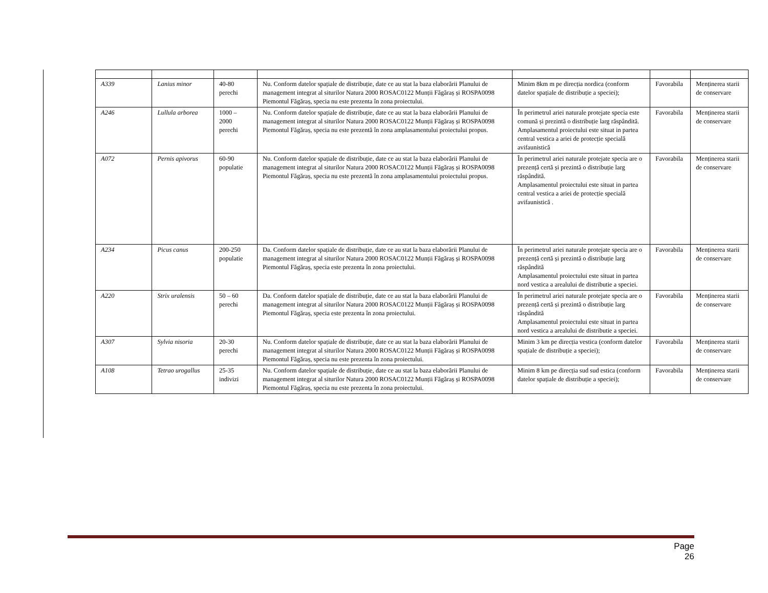| A339 | Lanius minor | 40-80 perechi | Nu. Conform datelor spațiale de distribuție, date ce au stat la baza elaborării Planului de management integrat al siturilor Natura 2000 ROSAC0122 Munții Făgăraș și ROSPA0098 Piemontul Făgăraș, specia nu este prezenta în zona proiectului. | Minim 8km m pe direcția nordica (conform datelor spațiale de distribuție a speciei); | Favorabila | Menținerea starii de conservare |
| A246 | Lullula arborea | 1000 – 2000 perechi | Nu. Conform datelor spațiale de distribuție, date ce au stat la baza elaborării Planului de management integrat al siturilor Natura 2000 ROSAC0122 Munții Făgăraș și ROSPA0098 Piemontul Făgăraș, specia nu este prezentă în zona amplasamentului proiectului propus. | În perimetrul ariei naturale protejate specia este comună și prezintă o distribuție larg răspândită. Amplasamentul proiectului este situat in partea central vestica a ariei de protecție specială avifaunistică | Favorabila | Menținerea starii de conservare |
| A072 | Pernis apivorus | 60-90 populatie | Nu. Conform datelor spațiale de distribuție, date ce au stat la baza elaborării Planului de management integrat al siturilor Natura 2000 ROSAC0122 Munții Făgăraș și ROSPA0098 Piemontul Făgăraș, specia nu este prezentă în zona amplasamentului proiectului propus. | În perimetrul ariei naturale protejate specia are o prezență certă și prezintă o distribuție larg răspândită. Amplasamentul proiectului este situat in partea central vestica a ariei de protecție specială avifaunistică . | Favorabila | Menținerea starii de conservare |
| A234 | Picus canus | 200-250 populatie | Da. Conform datelor spațiale de distribuție, date ce au stat la baza elaborării Planului de management integrat al siturilor Natura 2000 ROSAC0122 Munții Făgăraș și ROSPA0098 Piemontul Făgăraș, specia este prezenta în zona proiectului. | În perimetrul ariei naturale protejate specia are o prezență certă și prezintă o distribuție larg răspândită Amplasamentul proiectului este situat in partea nord vestica a arealului de distributie a speciei. | Favorabila | Menținerea starii de conservare |
| A220 | Strix uralensis | 50 – 60 perechi | Da. Conform datelor spațiale de distribuție, date ce au stat la baza elaborării Planului de management integrat al siturilor Natura 2000 ROSAC0122 Munții Făgăraș și ROSPA0098 Piemontul Făgăraș, specia este prezenta în zona proiectului. | În perimetrul ariei naturale protejate specia are o prezență certă și prezintă o distribuție larg răspândită Amplasamentul proiectului este situat in partea nord vestica a arealului de distributie a speciei. | Favorabila | Menținerea starii de conservare |
| A307 | Sylvia nisoria | 20-30 perechi | Nu. Conform datelor spațiale de distribuție, date ce au stat la baza elaborării Planului de management integrat al siturilor Natura 2000 ROSAC0122 Munții Făgăraș și ROSPA0098 Piemontul Făgăraș, specia nu este prezenta în zona proiectului. | Minim 3 km pe direcția vestica (conform datelor spațiale de distribuție a speciei); | Favorabila | Menținerea starii de conservare |
| A108 | Tetrao urogallus | 25-35 indivizi | Nu. Conform datelor spațiale de distribuție, date ce au stat la baza elaborării Planului de management integrat al siturilor Natura 2000 ROSAC0122 Munții Făgăraș și ROSPA0098 Piemontul Făgăraș, specia nu este prezenta în zona proiectului. | Minim 8 km pe direcția sud sud estica (conform datelor spațiale de distribuție a speciei); | Favorabila | Menținerea starii de conservare |
Page 26